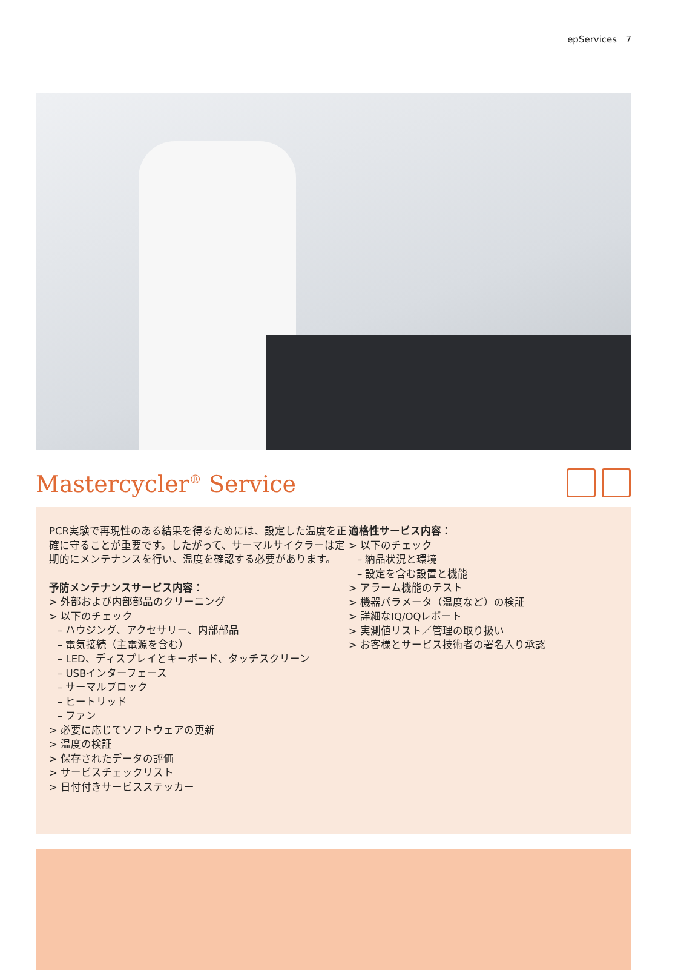epServices 7
Mastercycler<sup>®</sup> Service
PCR実験で再現性のある結果を得るためには、設定した温度を正確に守ることが重要です。したがって、サーマルサイクラーは定期的にメンテナンスを行い、温度を確認する必要があります。
予防メンテナンスサービス内容：
> 外部および内部部品のクリーニング
> 以下のチェック
– ハウジング、アクセサリー、内部部品
– 電気接続（主電源を含む）
– LED、ディスプレイとキーボード、タッチスクリーン
– USBインターフェース
– サーマルブロック
– ヒートリッド
– ファン
> 必要に応じてソフトウェアの更新
> 温度の検証
> 保存されたデータの評価
> サービスチェックリスト
> 日付付きサービスステッカー
適格性サービス内容：
> 以下のチェック
– 納品状況と環境
– 設定を含む設置と機能
> アラーム機能のテスト
> 機器パラメータ（温度など）の検証
> 詳細なIQ/OQレポート
> 実測値リスト／管理の取り扱い
> お客様とサービス技術者の署名入り承認